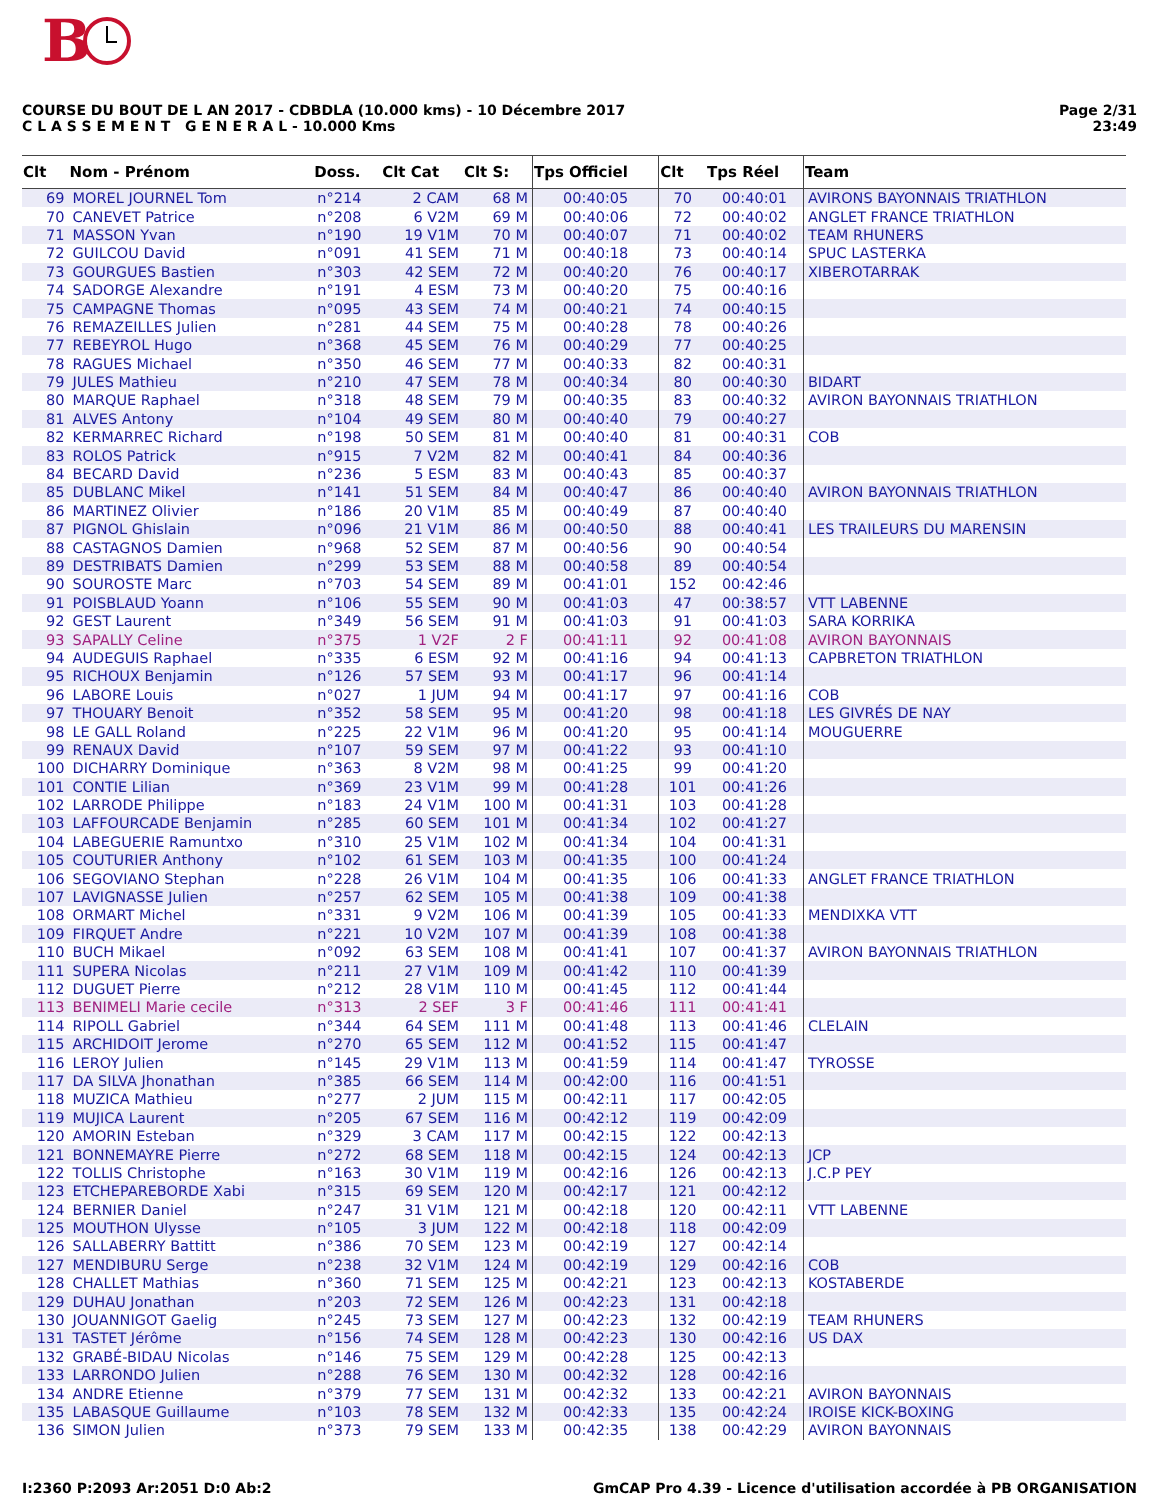B
COURSE DU BOUT DE L AN 2017 - CDBDLA (10.000 kms) - 10 Décembre 2017
C L A S S E M E N T G E N E R A L - 10.000 Kms
Page 2/31
23:49
| Clt | Nom - Prénom | Doss. | Clt Cat | Clt S: | Tps Officiel | Clt | Tps Réel | Team |
| --- | --- | --- | --- | --- | --- | --- | --- | --- |
| 69 | MOREL JOURNEL Tom | n°214 | 2 CAM | 68 M | 00:40:05 | 70 | 00:40:01 | AVIRONS BAYONNAIS TRIATHLON |
| 70 | CANEVET Patrice | n°208 | 6 V2M | 69 M | 00:40:06 | 72 | 00:40:02 | ANGLET FRANCE TRIATHLON |
| 71 | MASSON Yvan | n°190 | 19 V1M | 70 M | 00:40:07 | 71 | 00:40:02 | TEAM RHUNERS |
| 72 | GUILCOU David | n°091 | 41 SEM | 71 M | 00:40:18 | 73 | 00:40:14 | SPUC LASTERKA |
| 73 | GOURGUES Bastien | n°303 | 42 SEM | 72 M | 00:40:20 | 76 | 00:40:17 | XIBEROTARRAK |
| 74 | SADORGE Alexandre | n°191 | 4 ESM | 73 M | 00:40:20 | 75 | 00:40:16 | |
| 75 | CAMPAGNE Thomas | n°095 | 43 SEM | 74 M | 00:40:21 | 74 | 00:40:15 | |
| 76 | REMAZEILLES Julien | n°281 | 44 SEM | 75 M | 00:40:28 | 78 | 00:40:26 | |
| 77 | REBEYROL Hugo | n°368 | 45 SEM | 76 M | 00:40:29 | 77 | 00:40:25 | |
| 78 | RAGUES Michael | n°350 | 46 SEM | 77 M | 00:40:33 | 82 | 00:40:31 | |
| 79 | JULES Mathieu | n°210 | 47 SEM | 78 M | 00:40:34 | 80 | 00:40:30 | BIDART |
| 80 | MARQUE Raphael | n°318 | 48 SEM | 79 M | 00:40:35 | 83 | 00:40:32 | AVIRON BAYONNAIS TRIATHLON |
| 81 | ALVES Antony | n°104 | 49 SEM | 80 M | 00:40:40 | 79 | 00:40:27 | |
| 82 | KERMARREC Richard | n°198 | 50 SEM | 81 M | 00:40:40 | 81 | 00:40:31 | COB |
| 83 | ROLOS Patrick | n°915 | 7 V2M | 82 M | 00:40:41 | 84 | 00:40:36 | |
| 84 | BECARD David | n°236 | 5 ESM | 83 M | 00:40:43 | 85 | 00:40:37 | |
| 85 | DUBLANC Mikel | n°141 | 51 SEM | 84 M | 00:40:47 | 86 | 00:40:40 | AVIRON BAYONNAIS TRIATHLON |
| 86 | MARTINEZ Olivier | n°186 | 20 V1M | 85 M | 00:40:49 | 87 | 00:40:40 | |
| 87 | PIGNOL Ghislain | n°096 | 21 V1M | 86 M | 00:40:50 | 88 | 00:40:41 | LES TRAILEURS DU MARENSIN |
| 88 | CASTAGNOS Damien | n°968 | 52 SEM | 87 M | 00:40:56 | 90 | 00:40:54 | |
| 89 | DESTRIBATS Damien | n°299 | 53 SEM | 88 M | 00:40:58 | 89 | 00:40:54 | |
| 90 | SOUROSTE Marc | n°703 | 54 SEM | 89 M | 00:41:01 | 152 | 00:42:46 | |
| 91 | POISBLAUD Yoann | n°106 | 55 SEM | 90 M | 00:41:03 | 47 | 00:38:57 | VTT LABENNE |
| 92 | GEST Laurent | n°349 | 56 SEM | 91 M | 00:41:03 | 91 | 00:41:03 | SARA KORRIKA |
| 93 | SAPALLY Celine | n°375 | 1 V2F | 2 F | 00:41:11 | 92 | 00:41:08 | AVIRON BAYONNAIS |
| 94 | AUDEGUIS Raphael | n°335 | 6 ESM | 92 M | 00:41:16 | 94 | 00:41:13 | CAPBRETON TRIATHLON |
| 95 | RICHOUX Benjamin | n°126 | 57 SEM | 93 M | 00:41:17 | 96 | 00:41:14 | |
| 96 | LABORE Louis | n°027 | 1 JUM | 94 M | 00:41:17 | 97 | 00:41:16 | COB |
| 97 | THOUARY Benoit | n°352 | 58 SEM | 95 M | 00:41:20 | 98 | 00:41:18 | LES GIVRÉS DE NAY |
| 98 | LE GALL Roland | n°225 | 22 V1M | 96 M | 00:41:20 | 95 | 00:41:14 | MOUGUERRE |
| 99 | RENAUX David | n°107 | 59 SEM | 97 M | 00:41:22 | 93 | 00:41:10 | |
| 100 | DICHARRY Dominique | n°363 | 8 V2M | 98 M | 00:41:25 | 99 | 00:41:20 | |
| 101 | CONTIE Lilian | n°369 | 23 V1M | 99 M | 00:41:28 | 101 | 00:41:26 | |
| 102 | LARRODE Philippe | n°183 | 24 V1M | 100 M | 00:41:31 | 103 | 00:41:28 | |
| 103 | LAFFOURCADE Benjamin | n°285 | 60 SEM | 101 M | 00:41:34 | 102 | 00:41:27 | |
| 104 | LABEGUERIE Ramuntxo | n°310 | 25 V1M | 102 M | 00:41:34 | 104 | 00:41:31 | |
| 105 | COUTURIER Anthony | n°102 | 61 SEM | 103 M | 00:41:35 | 100 | 00:41:24 | |
| 106 | SEGOVIANO Stephan | n°228 | 26 V1M | 104 M | 00:41:35 | 106 | 00:41:33 | ANGLET FRANCE TRIATHLON |
| 107 | LAVIGNASSE Julien | n°257 | 62 SEM | 105 M | 00:41:38 | 109 | 00:41:38 | |
| 108 | ORMART Michel | n°331 | 9 V2M | 106 M | 00:41:39 | 105 | 00:41:33 | MENDIXKA VTT |
| 109 | FIRQUET Andre | n°221 | 10 V2M | 107 M | 00:41:39 | 108 | 00:41:38 | |
| 110 | BUCH Mikael | n°092 | 63 SEM | 108 M | 00:41:41 | 107 | 00:41:37 | AVIRON BAYONNAIS TRIATHLON |
| 111 | SUPERA Nicolas | n°211 | 27 V1M | 109 M | 00:41:42 | 110 | 00:41:39 | |
| 112 | DUGUET Pierre | n°212 | 28 V1M | 110 M | 00:41:45 | 112 | 00:41:44 | |
| 113 | BENIMELI Marie cecile | n°313 | 2 SEF | 3 F | 00:41:46 | 111 | 00:41:41 | |
| 114 | RIPOLL Gabriel | n°344 | 64 SEM | 111 M | 00:41:48 | 113 | 00:41:46 | CLELAIN |
| 115 | ARCHIDOIT Jerome | n°270 | 65 SEM | 112 M | 00:41:52 | 115 | 00:41:47 | |
| 116 | LEROY Julien | n°145 | 29 V1M | 113 M | 00:41:59 | 114 | 00:41:47 | TYROSSE |
| 117 | DA SILVA Jhonathan | n°385 | 66 SEM | 114 M | 00:42:00 | 116 | 00:41:51 | |
| 118 | MUZICA Mathieu | n°277 | 2 JUM | 115 M | 00:42:11 | 117 | 00:42:05 | |
| 119 | MUJICA Laurent | n°205 | 67 SEM | 116 M | 00:42:12 | 119 | 00:42:09 | |
| 120 | AMORIN Esteban | n°329 | 3 CAM | 117 M | 00:42:15 | 122 | 00:42:13 | |
| 121 | BONNEMAYRE Pierre | n°272 | 68 SEM | 118 M | 00:42:15 | 124 | 00:42:13 | JCP |
| 122 | TOLLIS Christophe | n°163 | 30 V1M | 119 M | 00:42:16 | 126 | 00:42:13 | J.C.P PEY |
| 123 | ETCHEPAREBORDE Xabi | n°315 | 69 SEM | 120 M | 00:42:17 | 121 | 00:42:12 | |
| 124 | BERNIER Daniel | n°247 | 31 V1M | 121 M | 00:42:18 | 120 | 00:42:11 | VTT LABENNE |
| 125 | MOUTHON Ulysse | n°105 | 3 JUM | 122 M | 00:42:18 | 118 | 00:42:09 | |
| 126 | SALLABERRY Battitt | n°386 | 70 SEM | 123 M | 00:42:19 | 127 | 00:42:14 | |
| 127 | MENDIBURU Serge | n°238 | 32 V1M | 124 M | 00:42:19 | 129 | 00:42:16 | COB |
| 128 | CHALLET Mathias | n°360 | 71 SEM | 125 M | 00:42:21 | 123 | 00:42:13 | KOSTABERDE |
| 129 | DUHAU Jonathan | n°203 | 72 SEM | 126 M | 00:42:23 | 131 | 00:42:18 | |
| 130 | JOUANNIGOT Gaelig | n°245 | 73 SEM | 127 M | 00:42:23 | 132 | 00:42:19 | TEAM RHUNERS |
| 131 | TASTET Jérôme | n°156 | 74 SEM | 128 M | 00:42:23 | 130 | 00:42:16 | US DAX |
| 132 | GRABÉ-BIDAU Nicolas | n°146 | 75 SEM | 129 M | 00:42:28 | 125 | 00:42:13 | |
| 133 | LARRONDO Julien | n°288 | 76 SEM | 130 M | 00:42:32 | 128 | 00:42:16 | |
| 134 | ANDRE Etienne | n°379 | 77 SEM | 131 M | 00:42:32 | 133 | 00:42:21 | AVIRON BAYONNAIS |
| 135 | LABASQUE Guillaume | n°103 | 78 SEM | 132 M | 00:42:33 | 135 | 00:42:24 | IROISE KICK-BOXING |
| 136 | SIMON Julien | n°373 | 79 SEM | 133 M | 00:42:35 | 138 | 00:42:29 | AVIRON BAYONNAIS |
I:2360 P:2093 Ar:2051 D:0 Ab:2 GmCAP Pro 4.39 - Licence d'utilisation accordée à PB ORGANISATION